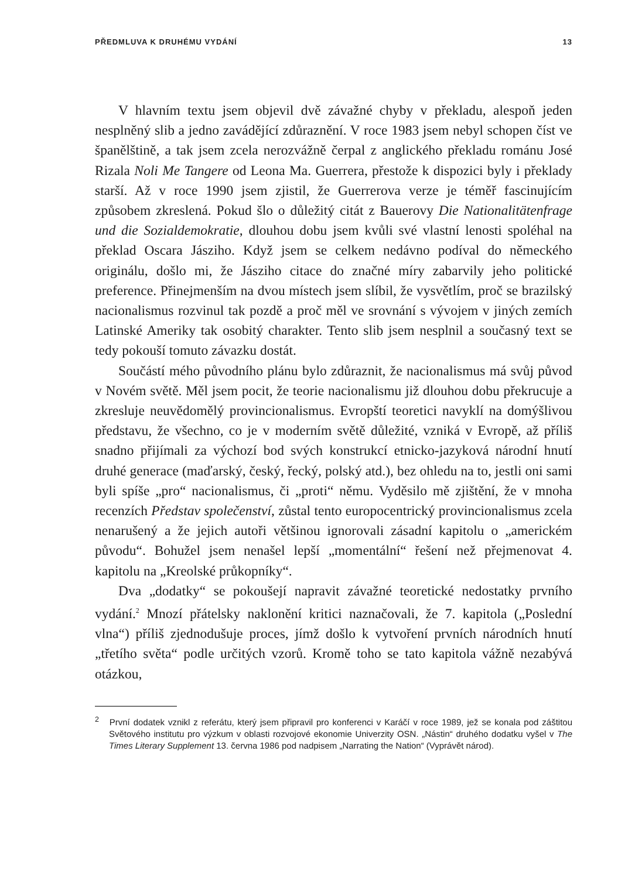PŘEDMLUVA K DRUHÉMU VYDÁNÍ 13
V hlavním textu jsem objevil dvě závažné chyby v překladu, alespoň jeden nesplněný slib a jedno zavádějící zdůraznění. V roce 1983 jsem nebyl schopen číst ve španělštině, a tak jsem zcela nerozvážně čerpal z anglického překladu románu José Rizala Noli Me Tangere od Leona Ma. Guerrera, přestože k dispozici byly i překlady starší. Až v roce 1990 jsem zjistil, že Guerrerova verze je téměř fascinujícím způsobem zkreslená. Pokud šlo o důležitý citát z Bauerovy Die Nationalitätenfrage und die Sozialdemokratie, dlouhou dobu jsem kvůli své vlastní lenosti spoléhal na překlad Oscara Jásziho. Když jsem se celkem nedávno podíval do německého originálu, došlo mi, že Jásziho citace do značné míry zabarvily jeho politické preference. Přinejmenším na dvou místech jsem slíbil, že vysvětlím, proč se brazilský nacionalismus rozvinul tak pozdě a proč měl ve srovnání s vývojem v jiných zemích Latinské Ameriky tak osobitý charakter. Tento slib jsem nesplnil a současný text se tedy pokouší tomuto závazku dostát.
Součástí mého původního plánu bylo zdůraznit, že nacionalismus má svůj původ v Novém světě. Měl jsem pocit, že teorie nacionalismu již dlouhou dobu překrucuje a zkresluje neuvědomělý provincionalismus. Evropští teoretici navyklí na domýšlivou představu, že všechno, co je v moderním světě důležité, vzniká v Evropě, až příliš snadno přijímali za výchozí bod svých konstrukcí etnicko-jazyková národní hnutí druhé generace (maďarský, český, řecký, polský atd.), bez ohledu na to, jestli oni sami byli spíše „pro“ nacionalismus, či „proti“ němu. Vyděsilo mě zjištění, že v mnoha recenzích Představ společenství, zůstal tento europocentrický provincionalismus zcela nenarušený a že jejich autoři většinou ignorovali zásadní kapitolu o „americkém původu“. Bohužel jsem nenašel lepší „momentální“ řešení než přejmenovat 4. kapitolu na „Kreolské průkopníky“.
Dva „dodatky“ se pokoušejí napravit závažné teoretické nedostatky prvního vydání.<sup>2</sup> Mnozí přátelsky naklonění kritici naznačovali, že 7. kapitola („Poslední vlna“) příliš zjednodušuje proces, jímž došlo k vytvoření prvních národních hnutí „třetího světa“ podle určitých vzorů. Kromě toho se tato kapitola vážně nezabývá otázkou,
<sup>2</sup> První dodatek vznikl z referátu, který jsem připravil pro konferenci v Karáčí v roce 1989, jež se konala pod záštitou Světového institutu pro výzkum v oblasti rozvojové ekonomie Univerzity OSN. „Nástin“ druhého dodatku vyšel v The Times Literary Supplement 13. června 1986 pod nadpisem „Narrating the Nation“ (Vyprávět národ).